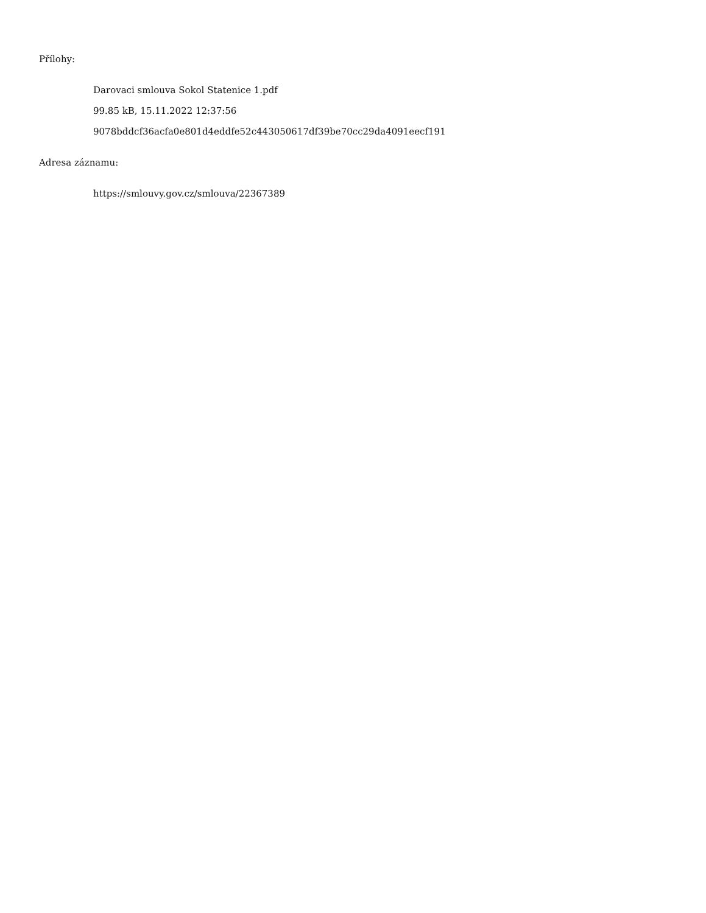Přílohy:
Darovaci smlouva Sokol Statenice 1.pdf
99.85 kB, 15.11.2022 12:37:56
9078bddcf36acfa0e801d4eddfe52c443050617df39be70cc29da4091eecf191
Adresa záznamu:
https://smlouvy.gov.cz/smlouva/22367389